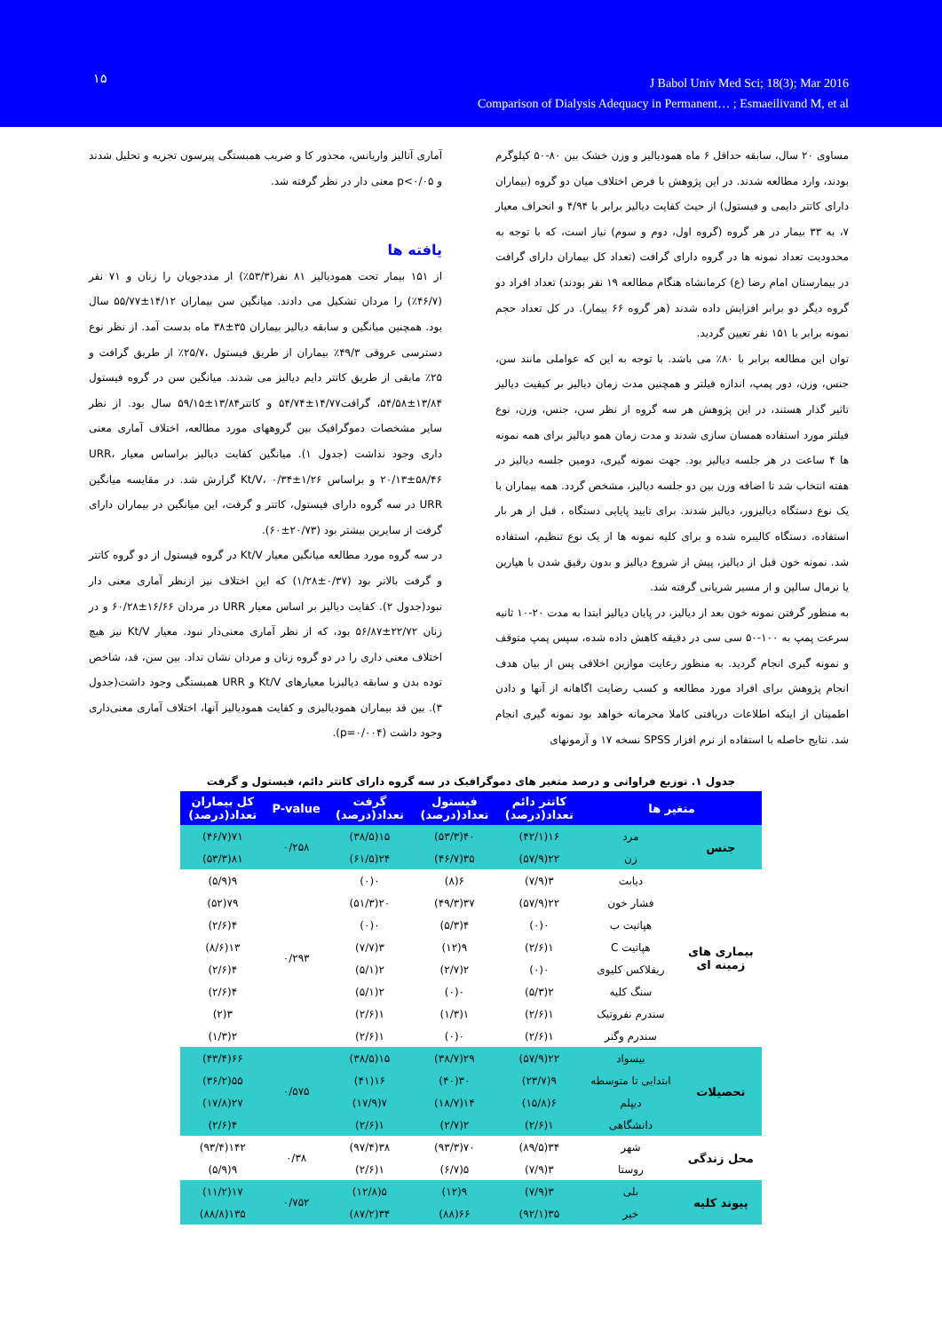۱۵
J Babol Univ Med Sci; 18(3); Mar 2016
Comparison of Dialysis Adequacy in Permanent… ; Esmaeilivand M, et al
مساوی ۲۰ سال، سابقه حداقل ۶ ماه همودیالیز و وزن خشک بین ۸۰-۵۰ کیلوگرم بودند، وارد مطالعه شدند. در این پژوهش با فرض اختلاف میان دو گروه (بیماران دارای کاتتر دایمی و فیستول) از حیث کفایت دیالیز برابر با ۴/۹۴ و انحراف معیار ۷، به ۳۳ بیمار در هر گروه (گروه اول، دوم و سوم) نیاز است، که با توجه به محدودیت تعداد نمونه ها در گروه دارای گرافت (تعداد کل بیماران دارای گرافت در بیمارستان امام رضا (ع) کرمانشاه هنگام مطالعه ۱۹ نفر بودند) تعداد افراد دو گروه دیگر دو برابر افزایش داده شدند (هر گروه ۶۶ بیمار). در کل تعداد حجم نمونه برابر با ۱۵۱ نفر تعیین گردید.
توان این مطالعه برابر با ۸۰٪ می باشد. با توجه به این که عواملی مانند سن، جنس، وزن، دور پمپ، اندازه فیلتر و همچنین مدت زمان دیالیز بر کیفیت دیالیز تاثیر گذار هستند، در این پژوهش هر سه گروه از نظر سن، جنس، وزن، نوع فیلتر مورد استفاده همسان سازی شدند و مدت زمان همو دیالیز برای همه نمونه ها ۴ ساعت در هر جلسه دیالیز بود. جهت نمونه گیری، دومین جلسه دیالیز در هفته انتخاب شد تا اضافه وزن بین دو جلسه دیالیز، مشخص گردد. همه بیماران با یک نوع دستگاه دیالیزور، دیالیز شدند. برای تایید پایایی دستگاه ، قبل از هر بار استفاده، دستگاه کالیبره شده و برای کلیه نمونه ها از یک نوع تنظیم، استفاده شد. نمونه خون قبل از دیالیز، پیش از شروع دیالیز و بدون رقیق شدن با هپارین یا نرمال سالین و از مسیر شریانی گرفته شد.
به منظور گرفتن نمونه خون بعد از دیالیز، در پایان دیالیز ابتدا به مدت ۲۰-۱۰ ثانیه سرعت پمپ به ۱۰۰-۵۰ سی سی در دقیقه کاهش داده شده، سپس پمپ متوقف و نمونه گیری انجام گردید. به منظور رعایت موازین اخلاقی پس از بیان هدف انجام پژوهش برای افراد مورد مطالعه و کسب رضایت اگاهانه از آنها و دادن اطمینان از اینکه اطلاعات دریافتی کاملا محرمانه خواهد بود نمونه گیری انجام شد. نتایج حاصله با استفاده از نرم افزار SPSS نسخه ۱۷ و آزمونهای
آماری آنالیز واریانس، مجذور کا و ضریب همبستگی پیرسون تجزیه و تحلیل شدند و p<۰/۰۵ معنی دار در نظر گرفته شد.
یافته ها
از ۱۵۱ بیمار تحت همودیالیز ۸۱ نفر(۵۳/۳٪) از مددجویان را زنان و ۷۱ نفر (۴۶/۷٪) را مردان تشکیل می دادند. میانگین سن بیماران ۱۴/۱۲±۵۵/۷۷ سال بود. همچنین میانگین و سابقه دیالیز بیماران ۳۵±۳۸ ماه بدست آمد. از نظر نوع دسترسی عروقی ۴۹/۳٪ بیماران از طریق فیستول ،۲۵/۷٪ از طریق گرافت و ۲۵٪ مابقی از طریق کاتتر دایم دیالیز می شدند. میانگین سن در گروه فیستول ۱۳/۸۴±۵۴/۵۸، گرافت۱۴/۷۷±۵۴/۷۴ و کاتتر۱۳/۸۴±۵۹/۱۵ سال بود. از نظر سایر مشخصات دموگرافیک بین گروههای مورد مطالعه، اختلاف آماری معنی داری وجود نداشت (جدول ۱). میانگین کفایت دیالیز براساس معیار URR، ۲۰/۱۳±۵۸/۴۶ و براساس Kt/V، ۰/۳۴±۱/۲۶ گزارش شد. در مقایسه میانگین URR در سه گروه دارای فیستول، کاتتر و گرفت، این میانگین در بیماران دارای گرفت از سایرین بیشتر بود (۲۰/۷۳±۶۰).
در سه گروه مورد مطالعه میانگین معیار Kt/V در گروه فیستول از دو گروه کاتتر و گرفت بالاتر بود (۰/۳۷±۱/۲۸) که این اختلاف نیز ازنظر آماری معنی دار نبود(جدول ۲). کفایت دیالیز بر اساس معیار URR در مردان ۱۶/۶۶±۶۰/۲۸ و در زنان ۲۲/۷۲±۵۶/۸۷ بود، که از نظر آماری معنی‌دار نبود. معیار Kt/V نیز هیچ اختلاف معنی داری را در دو گروه زنان و مردان نشان نداد. بین سن، قد، شاخص توده بدن و سابقه دیالیزبا معیارهای Kt/V و URR همبستگی وجود داشت(جدول ۳). بین قد بیماران همودیالیزی و کفایت همودیالیز آنها، اختلاف آماری معنی‌داری وجود داشت (p=۰/۰۰۴).
جدول ۱. توزیع فراوانی و درصد متغیر های دموگرافیک در سه گروه دارای کاتتر دائم، فیستول و گرفت
| متغیر ها | | کاتتر دائم تعداد(درصد) | فیستول تعداد(درصد) | گرفت تعداد(درصد) | P-value | کل بیماران تعداد(درصد) |
| --- | --- | --- | --- | --- | --- | --- |
| جنس | مرد | ۱۶(۴۲/۱) | ۴۰(۵۳/۳) | ۱۵(۳۸/۵) | ۰/۲۵۸ | ۷۱(۴۶/۷) |
| | زن | ۲۲(۵۷/۹) | ۳۵(۴۶/۷) | ۲۴(۶۱/۵) | | ۸۱(۵۳/۳) |
| بیماری های زمینه ای | دیابت | ۳(۷/۹) | ۶(۸) | ۰(۰) | ۰/۲۹۳ | ۹(۵/۹) |
| | فشار خون | ۲۲(۵۷/۹) | ۳۷(۴۹/۳) | ۲۰(۵۱/۳) | | ۷۹(۵۲) |
| | هپاتیت ب | ۰(۰) | ۴(۵/۳) | ۰(۰) | | ۴(۲/۶) |
| | هپاتیت C | ۱(۲/۶) | ۹(۱۲) | ۳(۷/۷) | | ۱۳(۸/۶) |
| | ریفلاکس کلیوی | ۰(۰) | ۲(۲/۷) | ۲(۵/۱) | | ۴(۲/۶) |
| | سنگ کلیه | ۲(۵/۳) | ۰(۰) | ۲(۵/۱) | | ۴(۲/۶) |
| | سندرم نفروتیک | ۱(۲/۶) | ۱(۱/۳) | ۱(۲/۶) | | ۳(۲) |
| | سندرم وگنر | ۱(۲/۶) | ۰(۰) | ۱(۲/۶) | | ۲(۱/۳) |
| تحصیلات | بیسواد | ۲۲(۵۷/۹) | ۲۹(۳۸/۷) | ۱۵(۳۸/۵) | ۰/۵۷۵ | ۶۶(۴۳/۴) |
| | ابتدایی تا متوسطه | ۹(۲۳/۷) | ۳۰(۴۰) | ۱۶(۴۱) | | ۵۵(۳۶/۲) |
| | دیپلم | ۶(۱۵/۸) | ۱۴(۱۸/۷) | ۷(۱۷/۹) | | ۲۷(۱۷/۸) |
| | دانشگاهی | ۱(۲/۶) | ۲(۲/۷) | ۱(۲/۶) | | ۴(۲/۶) |
| محل زندگی | شهر | ۳۴(۸۹/۵) | ۷۰(۹۳/۳) | ۳۸(۹۷/۴) | ۰/۳۸ | ۱۴۲(۹۳/۴) |
| | روستا | ۳(۷/۹) | ۵(۶/۷) | ۱(۲/۶) | | ۹(۵/۹) |
| پیوند کلیه | بلی | ۳(۷/۹) | ۹(۱۲) | ۵(۱۲/۸) | ۰/۷۵۲ | ۱۷(۱۱/۲) |
| | خیر | ۳۵(۹۲/۱) | ۶۶(۸۸) | ۳۴(۸۷/۲) | | ۱۳۵(۸۸/۸) |